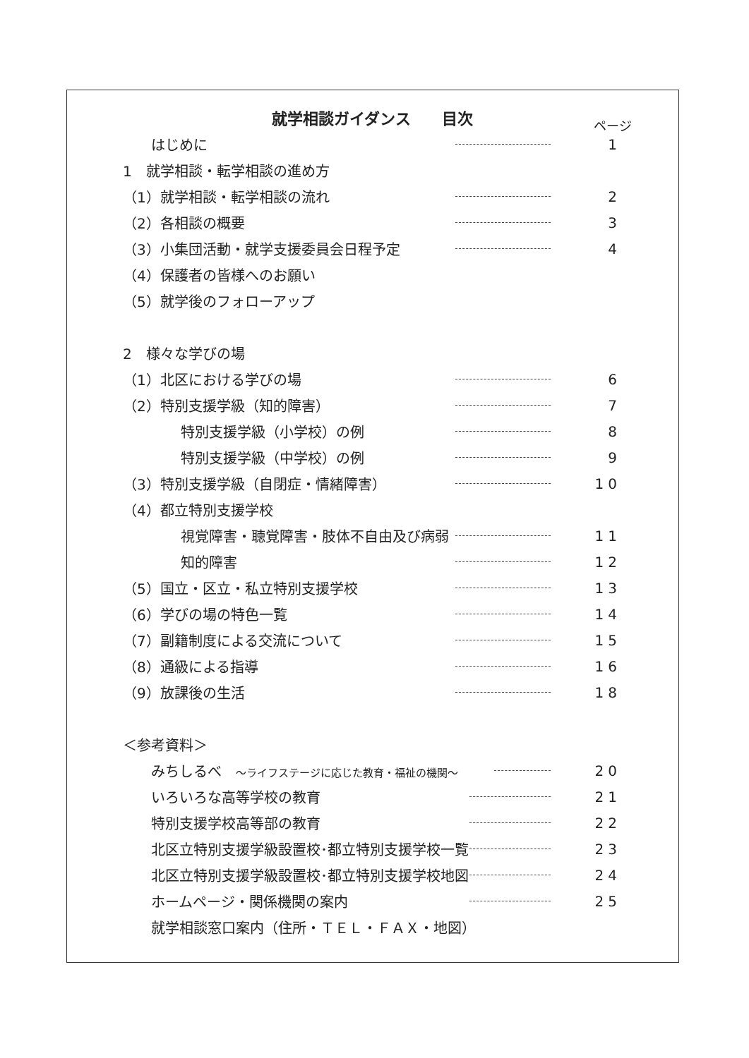就学相談ガイダンス　　目次 ページ
はじめに 1
1　就学相談・転学相談の進め方
（1）就学相談・転学相談の流れ 2
（2）各相談の概要 3
（3）小集団活動・就学支援委員会日程予定 4
（4）保護者の皆様へのお願い
（5）就学後のフォローアップ
2　様々な学びの場
（1）北区における学びの場 6
（2）特別支援学級（知的障害） 7
特別支援学級（小学校）の例 8
特別支援学級（中学校）の例 9
（3）特別支援学級（自閉症・情緒障害） 10
（4）都立特別支援学校
視覚障害・聴覚障害・肢体不自由及び病弱 11
知的障害 12
（5）国立・区立・私立特別支援学校 13
（6）学びの場の特色一覧 14
（7）副籍制度による交流について 15
（8）通級による指導 16
（9）放課後の生活 18
＜参考資料＞
みちしるべ　～ライフステージに応じた教育・福祉の機関～ 20
いろいろな高等学校の教育 21
特別支援学校高等部の教育 22
北区立特別支援学級設置校･都立特別支援学校一覧 23
北区立特別支援学級設置校･都立特別支援学校地図 24
ホームページ・関係機関の案内 25
就学相談窓口案内（住所・ＴＥＬ・ＦＡＸ・地図）